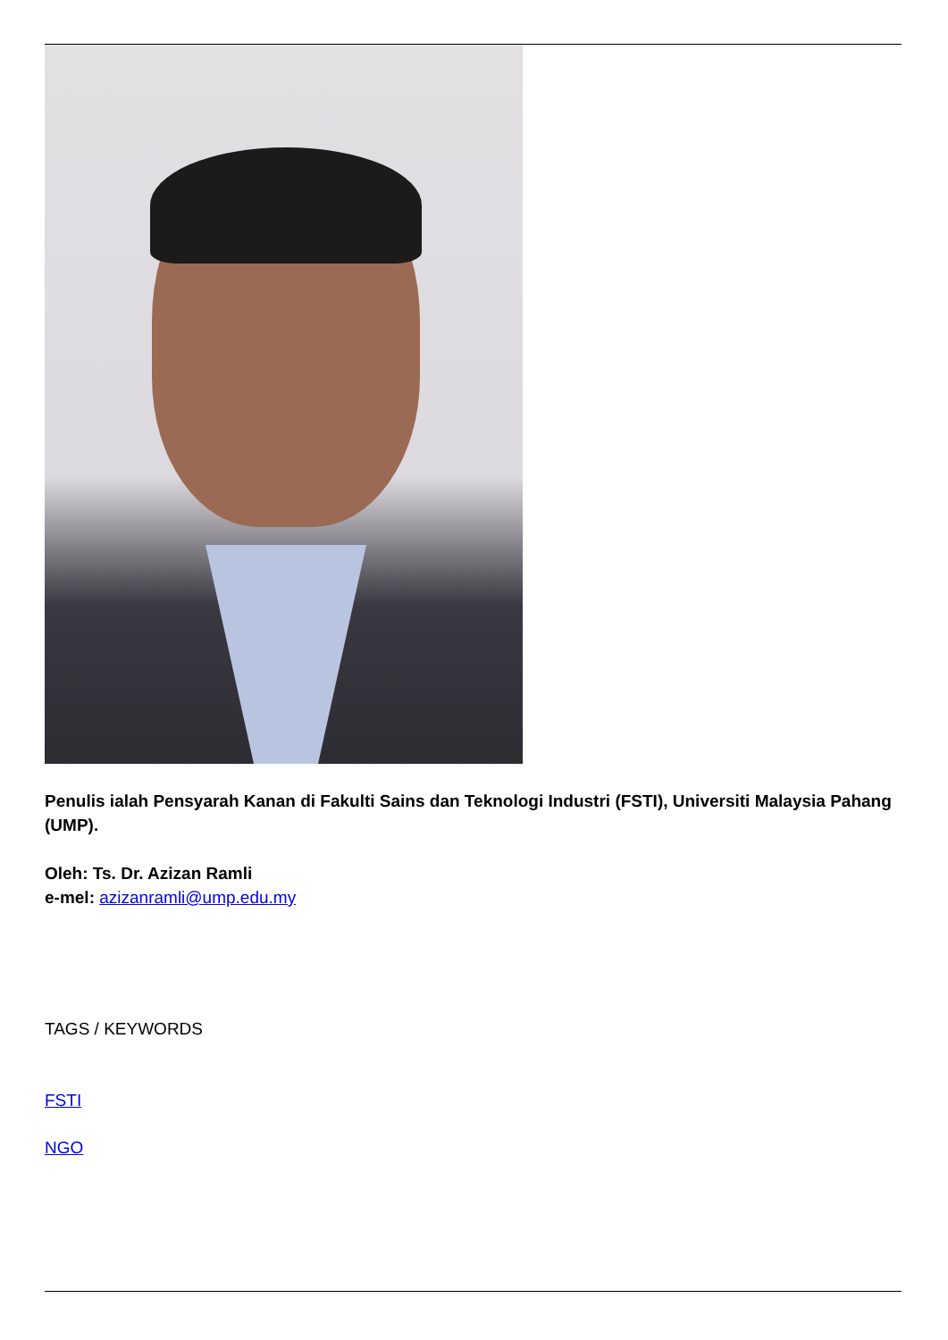Penulis ialah Pensyarah Kanan di Fakulti Sains dan Teknologi Industri (FSTI), Universiti Malaysia Pahang (UMP).
Oleh: Ts. Dr. Azizan Ramli
e-mel: azizanramli@ump.edu.my
TAGS / KEYWORDS
FSTI
NGO